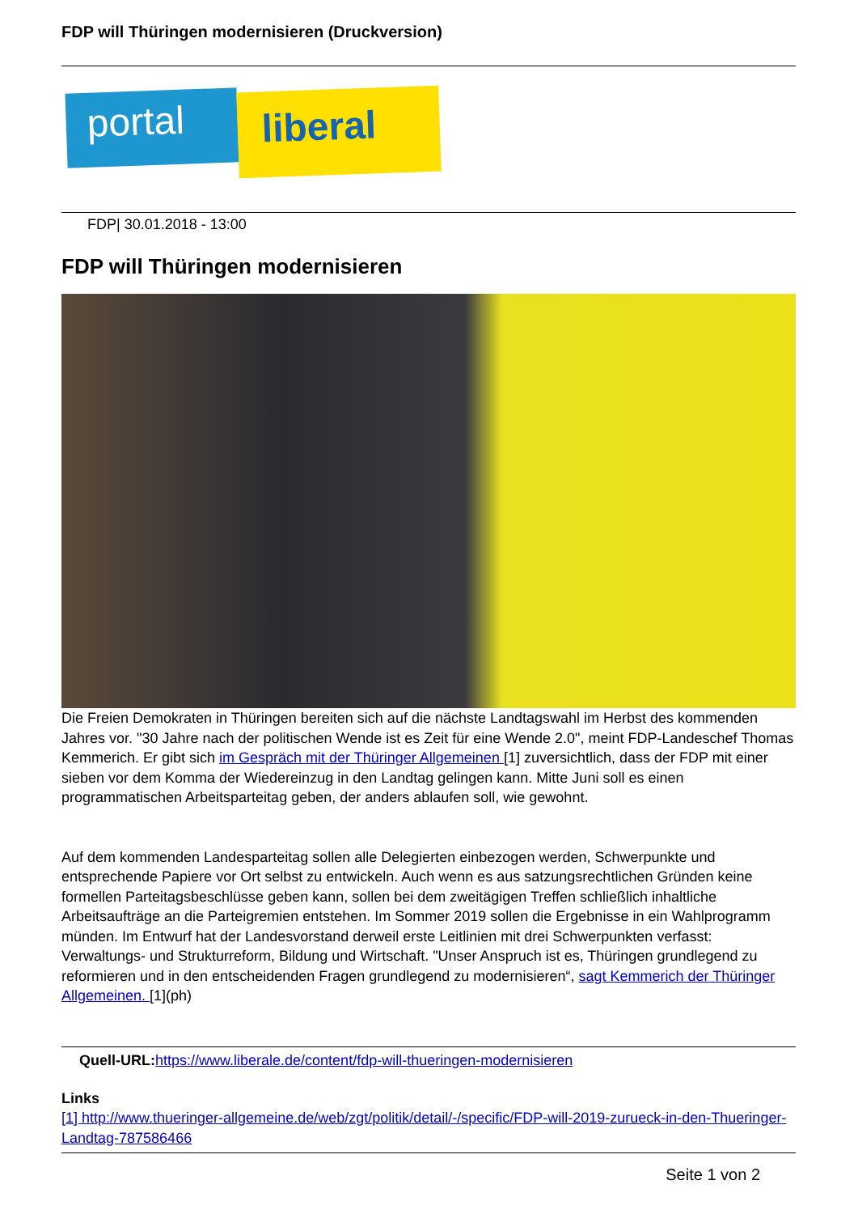FDP will Thüringen modernisieren (Druckversion)
portal liberal
FDP| 30.01.2018 - 13:00
FDP will Thüringen modernisieren
Die Freien Demokraten in Thüringen bereiten sich auf die nächste Landtagswahl im Herbst des kommenden Jahres vor. "30 Jahre nach der politischen Wende ist es Zeit für eine Wende 2.0", meint FDP-Landeschef Thomas Kemmerich. Er gibt sich im Gespräch mit der Thüringer Allgemeinen [1] zuversichtlich, dass der FDP mit einer sieben vor dem Komma der Wiedereinzug in den Landtag gelingen kann. Mitte Juni soll es einen programmatischen Arbeitsparteitag geben, der anders ablaufen soll, wie gewohnt.
Auf dem kommenden Landesparteitag sollen alle Delegierten einbezogen werden, Schwerpunkte und entsprechende Papiere vor Ort selbst zu entwickeln. Auch wenn es aus satzungsrechtlichen Gründen keine formellen Parteitagsbeschlüsse geben kann, sollen bei dem zweitägigen Treffen schließlich inhaltliche Arbeitsaufträge an die Parteigremien entstehen. Im Sommer 2019 sollen die Ergebnisse in ein Wahlprogramm münden. Im Entwurf hat der Landesvorstand derweil erste Leitlinien mit drei Schwerpunkten verfasst: Verwaltungs- und Strukturreform, Bildung und Wirtschaft. "Unser Anspruch ist es, Thüringen grundlegend zu reformieren und in den entscheidenden Fragen grundlegend zu modernisieren“, sagt Kemmerich der Thüringer Allgemeinen. [1](ph)
Quell-URL: https://www.liberale.de/content/fdp-will-thueringen-modernisieren
Links
[1] http://www.thueringer-allgemeine.de/web/zgt/politik/detail/-/specific/FDP-will-2019-zurueck-in-den-Thueringer-Landtag-787586466
Seite 1 von 2